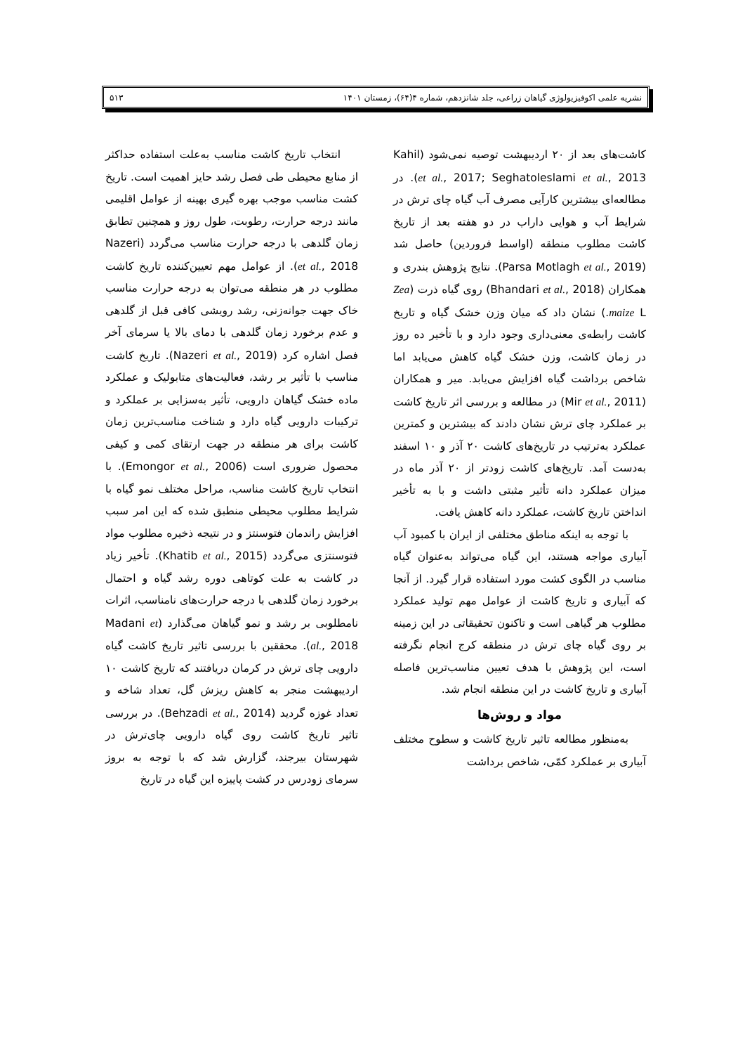نشریه علمی اکوفیزیولوژی گیاهان زراعی، جلد شانزدهم، شماره ۴(۶۴)، زمستان ۱۴۰۱ ۵۱۳
انتخاب تاریخ کاشت مناسب به‌علت استفاده حداکثر از منابع محیطی طی فصل رشد حایز اهمیت است. تاریخ کشت مناسب موجب بهره گیری بهینه از عوامل اقلیمی مانند درجه حرارت، رطوبت، طول روز و همچنین تطابق زمان گلدهی با درجه حرارت مناسب می‌گردد (Nazeri et al., 2018). از عوامل مهم تعیین‌کننده تاریخ کاشت مطلوب در هر منطقه می‌توان به درجه حرارت مناسب خاک جهت جوانه‌زنی، رشد رویشی کافی قبل از گلدهی و عدم برخورد زمان گلدهی با دمای بالا یا سرمای آخر فصل اشاره کرد (Nazeri et al., 2019). تاریخ کاشت مناسب با تأثیر بر رشد، فعالیت‌های متابولیک و عملکرد ماده خشک گیاهان دارویی، تأثیر به‌سزایی بر عملکرد و ترکیبات دارویی گیاه دارد و شناخت مناسب‌ترین زمان کاشت برای هر منطقه در جهت ارتقای کمی و کیفی محصول ضروری است (Emongor et al., 2006). با انتخاب تاریخ کاشت مناسب، مراحل مختلف نمو گیاه با شرایط مطلوب محیطی منطبق شده که این امر سبب افزایش راندمان فتوسنتز و در نتیجه ذخیره مطلوب مواد فتوسنتزی می‌گردد (Khatib et al., 2015). تأخیر زیاد در کاشت به علت کوتاهی دوره رشد گیاه و احتمال برخورد زمان گلدهی با درجه حرارت‌های نامناسب، اثرات نامطلوبی بر رشد و نمو گیاهان می‌گذارد (Madani et al., 2018). محققین با بررسی تاثیر تاریخ کاشت گیاه دارویی چای ترش در کرمان دریافتند که تاریخ کاشت ۱۰ اردیبهشت منجر به کاهش ریزش گل، تعداد شاخه و تعداد غوزه گردید (Behzadi et al., 2014). در بررسی تاثیر تاریخ کاشت روی گیاه دارویی چای‌ترش در شهرستان بیرجند، گزارش شد که با توجه به بروز سرمای زودرس در کشت پاییزه این گیاه در تاریخ
کاشت‌های بعد از ۲۰ اردیبهشت توصیه نمی‌شود (Kahil et al., 2017; Seghatoleslami et al., 2013). در مطالعه‌ای بیشترین کارآیی مصرف آب گیاه چای ترش در شرایط آب و هوایی داراب در دو هفته بعد از تاریخ کاشت مطلوب منطقه (اواسط فروردین) حاصل شد (Parsa Motlagh et al., 2019). نتایج پژوهش بندری و همکاران (Bhandari et al., 2018) روی گیاه ذرت (Zea maize L.) نشان داد که میان وزن خشک گیاه و تاریخ کاشت رابطه‌ی معنی‌داری وجود دارد و با تأخیر ده روز در زمان کاشت، وزن خشک گیاه کاهش می‌یابد اما شاخص برداشت گیاه افزایش می‌یابد. میر و همکاران (Mir et al., 2011) در مطالعه و بررسی اثر تاریخ کاشت بر عملکرد چای ترش نشان دادند که بیشترین و کمترین عملکرد به‌ترتیب در تاریخ‌های کاشت ۲۰ آذر و ۱۰ اسفند به‌دست آمد. تاریخ‌های کاشت زودتر از ۲۰ آذر ماه در میزان عملکرد دانه تأثیر مثبتی داشت و با به تأخیر انداختن تاریخ کاشت، عملکرد دانه کاهش یافت.
با توجه به اینکه مناطق مختلفی از ایران با کمبود آب آبیاری مواجه هستند، این گیاه می‌تواند به‌عنوان گیاه مناسب در الگوی کشت مورد استفاده قرار گیرد. از آنجا که آبیاری و تاریخ کاشت از عوامل مهم تولید عملکرد مطلوب هر گیاهی است و تاکنون تحقیقاتی در این زمینه بر روی گیاه چای ترش در منطقه کرج انجام نگرفته است، این پژوهش با هدف تعیین مناسب‌ترین فاصله آبیاری و تاریخ کاشت در این منطقه انجام شد.
مواد و روش‌ها
به‌منظور مطالعه تاثیر تاریخ کاشت و سطوح مختلف آبیاری بر عملکرد کمّی، شاخص برداشت